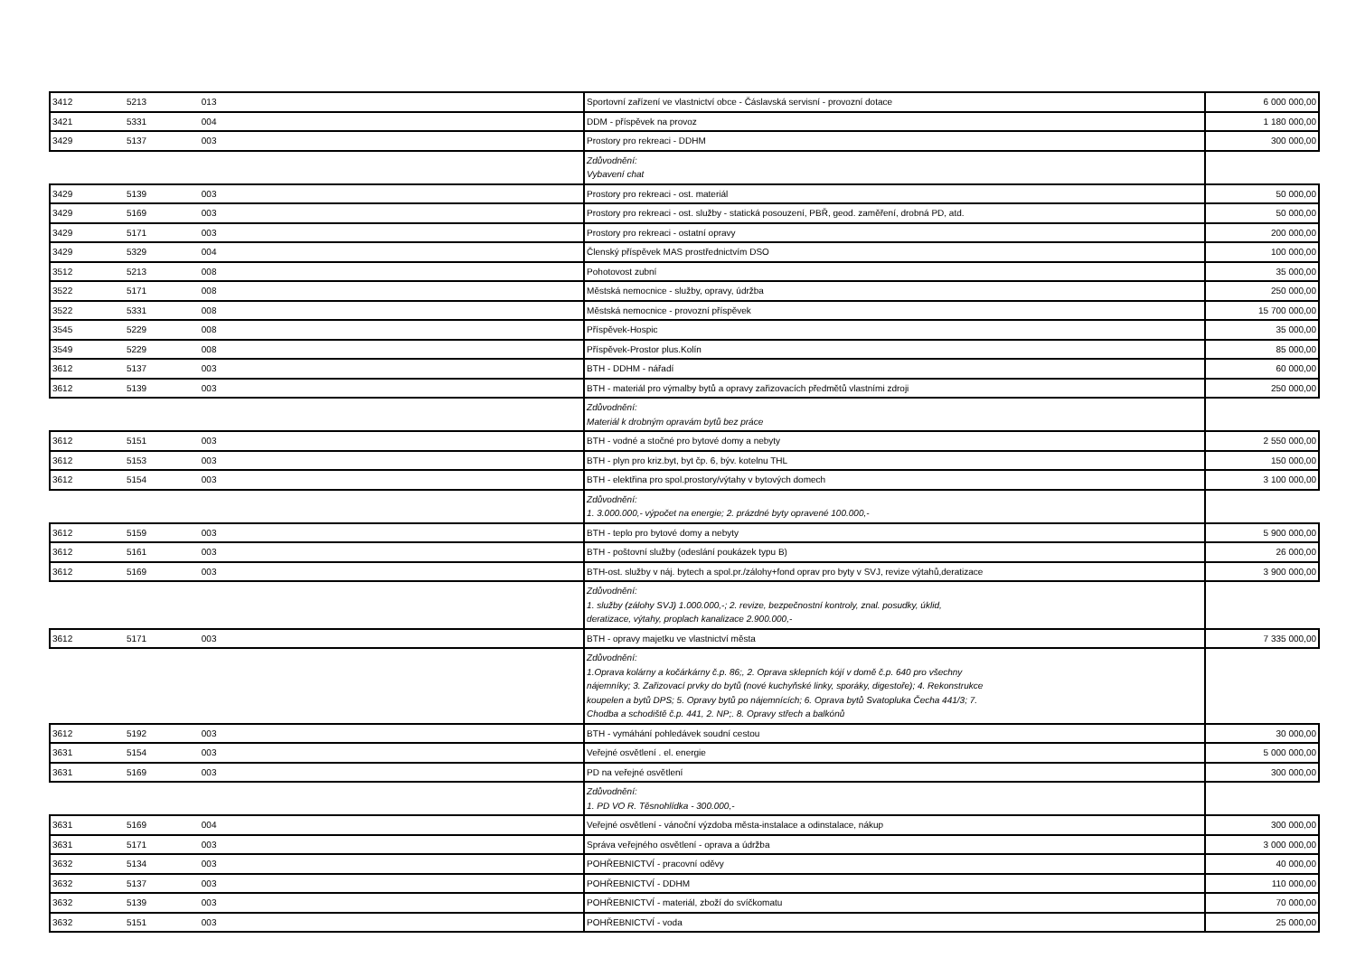| 3412 | 5213 | 013 | Sportovní zařízení ve vlastnictví obce - Čáslavská servisní - provozní dotace | 6 000 000,00 |
| 3421 | 5331 | 004 | DDM - příspěvek na provoz | 1 180 000,00 |
| 3429 | 5137 | 003 | Prostory pro rekreaci - DDHM | 300 000,00 |
| | | | Zdůvodnění: Vybavení chat | |
| 3429 | 5139 | 003 | Prostory pro rekreaci - ost. materiál | 50 000,00 |
| 3429 | 5169 | 003 | Prostory pro rekreaci - ost. služby - statická posouzení, PBŘ, geod. zaměření, drobná PD, atd. | 50 000,00 |
| 3429 | 5171 | 003 | Prostory pro rekreaci - ostatní opravy | 200 000,00 |
| 3429 | 5329 | 004 | Členský příspěvek MAS prostřednictvím DSO | 100 000,00 |
| 3512 | 5213 | 008 | Pohotovost zubní | 35 000,00 |
| 3522 | 5171 | 008 | Městská nemocnice - služby, opravy, údržba | 250 000,00 |
| 3522 | 5331 | 008 | Městská nemocnice - provozní příspěvek | 15 700 000,00 |
| 3545 | 5229 | 008 | Příspěvek-Hospic | 35 000,00 |
| 3549 | 5229 | 008 | Příspěvek-Prostor plus.Kolín | 85 000,00 |
| 3612 | 5137 | 003 | BTH - DDHM - nářadí | 60 000,00 |
| 3612 | 5139 | 003 | BTH - materiál pro výmalby bytů a opravy zařizovacích předmětů vlastními zdroji | 250 000,00 |
| | | | Zdůvodnění: Materiál k drobným opravám bytů bez práce | |
| 3612 | 5151 | 003 | BTH - vodné a stočné pro bytové domy a nebyty | 2 550 000,00 |
| 3612 | 5153 | 003 | BTH - plyn pro kriz.byt, byt čp. 6, býv. kotelnu THL | 150 000,00 |
| 3612 | 5154 | 003 | BTH - elektřina pro spol.prostory/výtahy v bytových domech | 3 100 000,00 |
| | | | Zdůvodnění: 1. 3.000.000,- výpočet na energie; 2. prázdné byty opravené 100.000,- | |
| 3612 | 5159 | 003 | BTH - teplo pro bytové domy a nebyty | 5 900 000,00 |
| 3612 | 5161 | 003 | BTH - poštovní služby (odeslání poukázek typu B) | 26 000,00 |
| 3612 | 5169 | 003 | BTH-ost. služby v náj. bytech a spol.pr./zálohy+fond oprav pro byty v SVJ, revize výtahů,deratizace | 3 900 000,00 |
| | | | Zdůvodnění: 1. služby (zálohy SVJ) 1.000.000,-; 2. revize, bezpečnostní kontroly, znal. posudky, úklid, deratizace, výtahy, proplach kanalizace 2.900.000,- | |
| 3612 | 5171 | 003 | BTH - opravy majetku ve vlastnictví města | 7 335 000,00 |
| | | | Zdůvodnění: 1.Oprava kolárny a kočárkárny č.p. 86;, 2. Oprava sklepních kójí v domě č.p. 640 pro všechny nájemníky; 3. Zařizovací prvky do bytů (nové kuchyňské linky, sporáky, digestoře); 4. Rekonstrukce koupelen a bytů DPS; 5. Opravy bytů po nájemnících; 6. Oprava bytů Svatopluka Čecha 441/3; 7. Chodba a schodiště č.p. 441, 2. NP;. 8. Opravy střech a balkónů | |
| 3612 | 5192 | 003 | BTH - vymáhání pohledávek soudní cestou | 30 000,00 |
| 3631 | 5154 | 003 | Veřejné osvětlení . el. energie | 5 000 000,00 |
| 3631 | 5169 | 003 | PD na veřejné osvětlení | 300 000,00 |
| | | | Zdůvodnění: 1. PD VO R. Těsnohlídka - 300.000,- | |
| 3631 | 5169 | 004 | Veřejné osvětlení - vánoční výzdoba města-instalace a odinstalace, nákup | 300 000,00 |
| 3631 | 5171 | 003 | Správa veřejného osvětlení - oprava a údržba | 3 000 000,00 |
| 3632 | 5134 | 003 | POHŘEBNICTVÍ - pracovní oděvy | 40 000,00 |
| 3632 | 5137 | 003 | POHŘEBNICTVÍ - DDHM | 110 000,00 |
| 3632 | 5139 | 003 | POHŘEBNICTVÍ - materiál, zboží do svíčkomatu | 70 000,00 |
| 3632 | 5151 | 003 | POHŘEBNICTVÍ - voda | 25 000,00 |